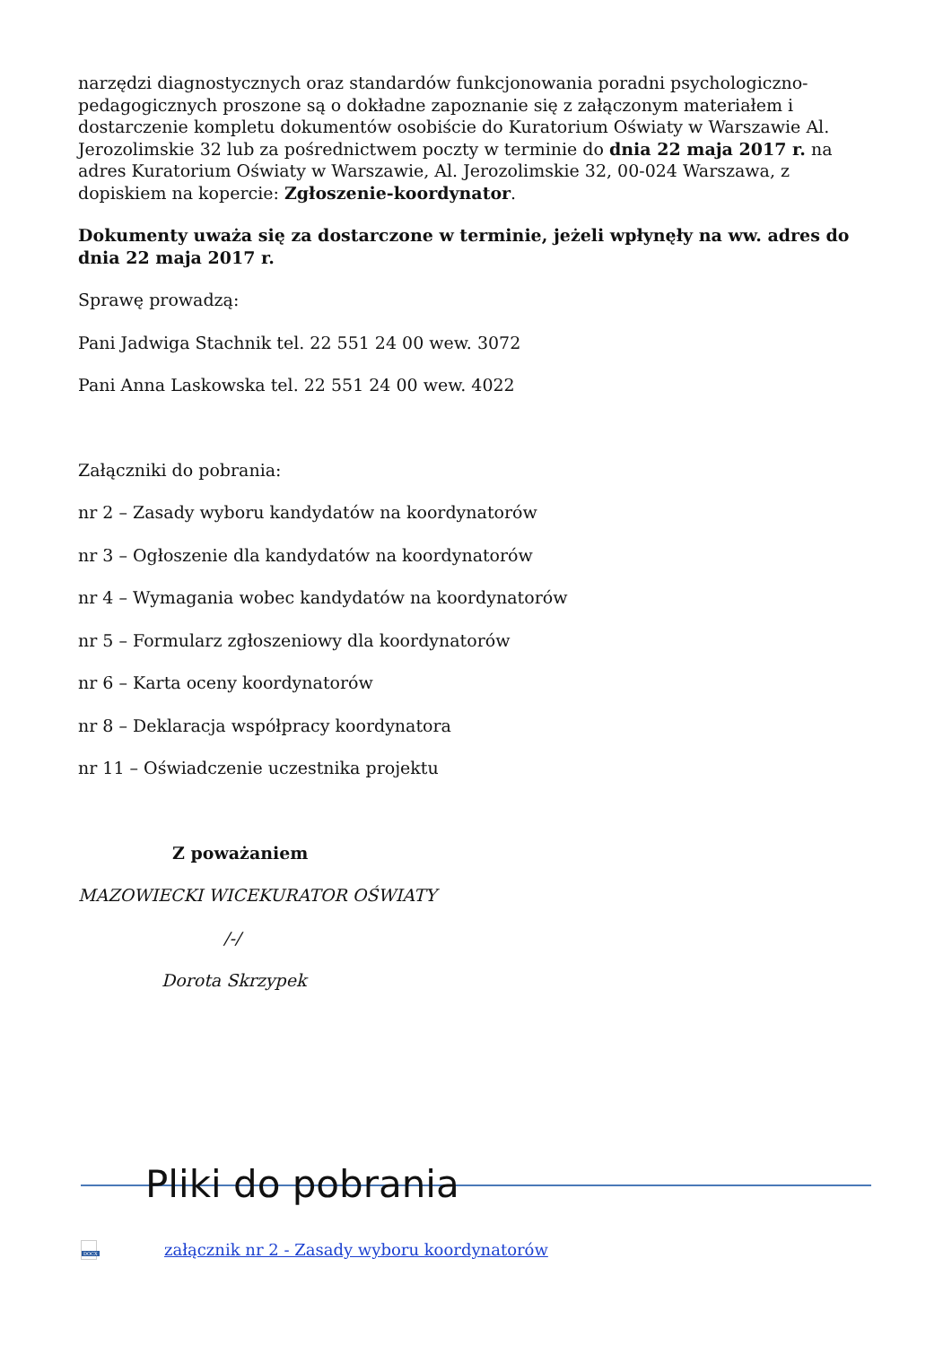narzędzi diagnostycznych oraz standardów funkcjonowania poradni psychologiczno-pedagogicznych proszone są o dokładne zapoznanie się z załączonym materiałem i dostarczenie kompletu dokumentów osobiście do Kuratorium Oświaty w Warszawie Al. Jerozolimskie 32 lub za pośrednictwem poczty w terminie do dnia 22 maja 2017 r. na adres Kuratorium Oświaty w Warszawie, Al. Jerozolimskie 32, 00-024 Warszawa, z dopiskiem na kopercie: Zgłoszenie-koordynator.
Dokumenty uważa się za dostarczone w terminie, jeżeli wpłynęły na ww. adres do dnia 22 maja 2017 r.
Sprawę prowadzą:
Pani Jadwiga Stachnik tel. 22 551 24 00 wew. 3072
Pani Anna Laskowska tel. 22 551 24 00 wew. 4022
Załączniki do pobrania:
nr 2 – Zasady wyboru kandydatów na koordynatorów
nr 3 – Ogłoszenie dla kandydatów na koordynatorów
nr 4 – Wymagania wobec kandydatów na koordynatorów
nr 5 – Formularz zgłoszeniowy dla koordynatorów
nr 6 – Karta oceny koordynatorów
nr 8 – Deklaracja współpracy koordynatora
nr 11 – Oświadczenie uczestnika projektu
Z poważaniem
MAZOWIECKI WICEKURATOR OŚWIATY
/-/
Dorota Skrzypek
Pliki do pobrania
DOCX
załącznik nr 2 - Zasady wyboru koordynatorów